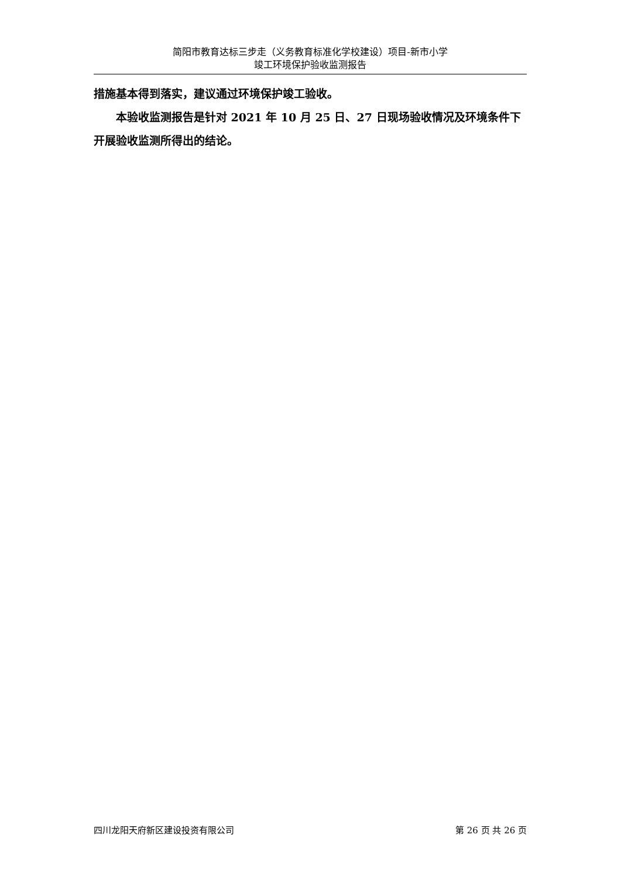简阳市教育达标三步走（义务教育标准化学校建设）项目-新市小学
竣工环境保护验收监测报告
措施基本得到落实，建议通过环境保护竣工验收。
本验收监测报告是针对 2021 年 10 月 25 日、27 日现场验收情况及环境条件下开展验收监测所得出的结论。
四川龙阳天府新区建设投资有限公司 第 26 页 共 26 页